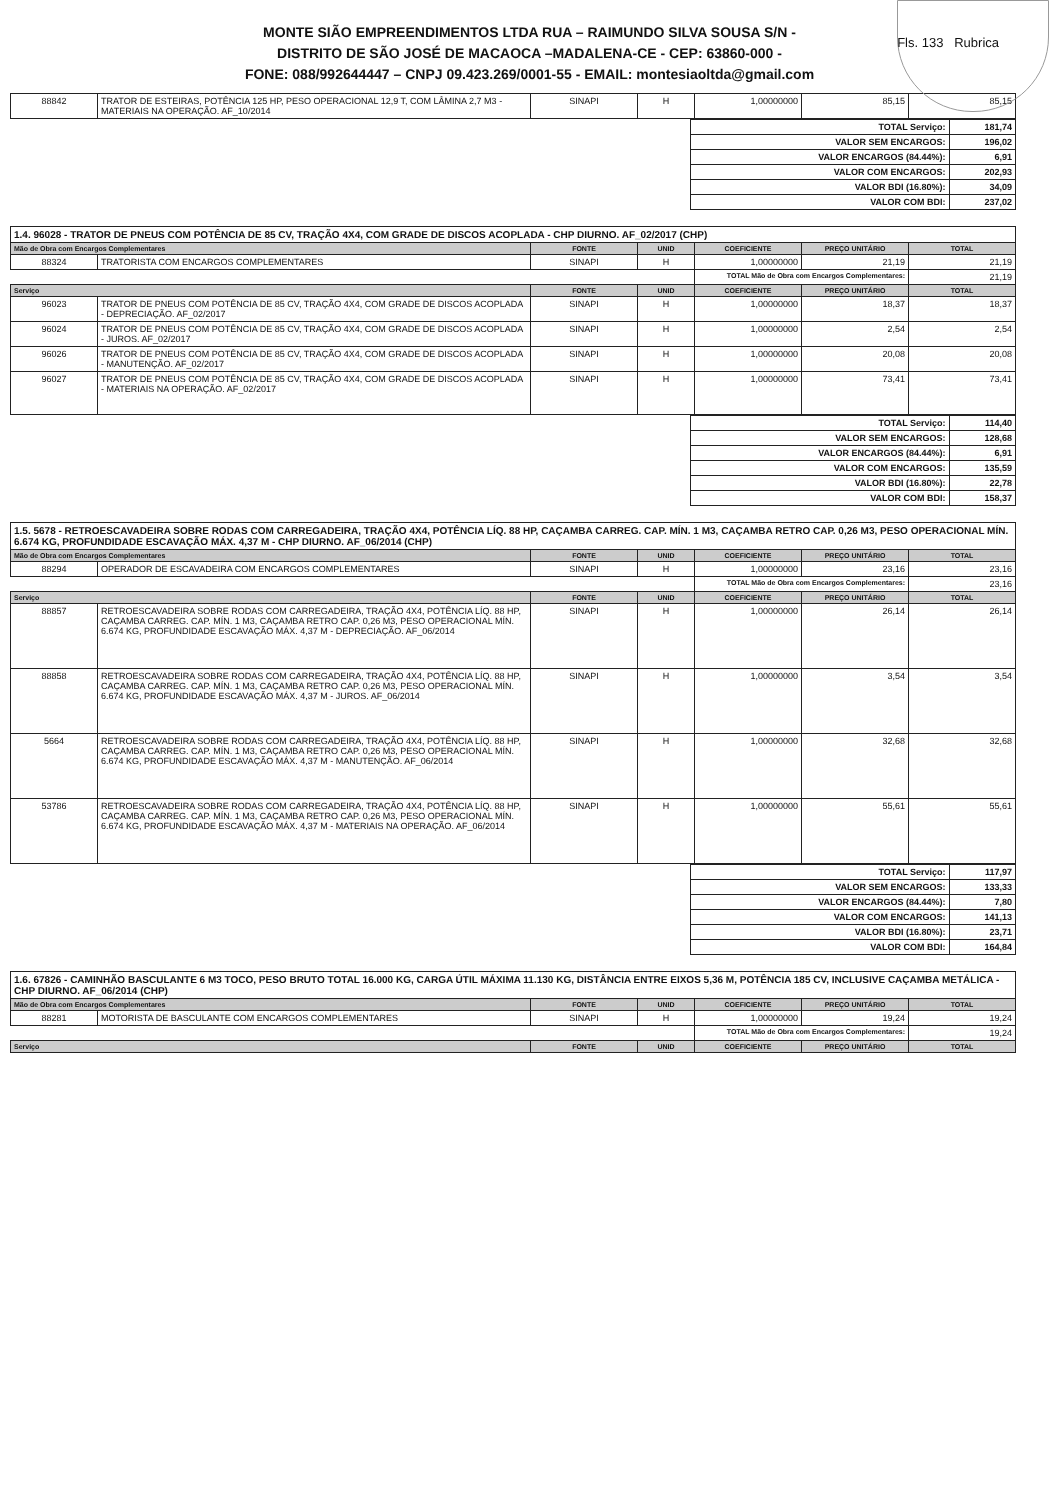MONTE SIÃO EMPREENDIMENTOS LTDA RUA – RAIMUNDO SILVA SOUSA S/N -
DISTRITO DE SÃO JOSÉ DE MACAOCA –MADALENA-CE - CEP: 63860-000 -
FONE: 088/992644447 – CNPJ 09.423.269/0001-55 - EMAIL: montesiaoltda@gmail.com
Fls. 133 Rubrica
| 88842 | TRATOR DE ESTEIRAS, POTÊNCIA 125 HP, PESO OPERACIONAL 12,9 T, COM LÂMINA 2,7 M3 - MATERIAIS NA OPERAÇÃO. AF_10/2014 | SINAPI | H | 1,00000000 | 85,15 | 85,15 |
| TOTAL Serviço: | 181,74 |
| VALOR SEM ENCARGOS: | 196,02 |
| VALOR ENCARGOS (84.44%): | 6,91 |
| VALOR COM ENCARGOS: | 202,93 |
| VALOR BDI (16.80%): | 34,09 |
| VALOR COM BDI: | 237,02 |
| 1.4. 96028 - TRATOR DE PNEUS COM POTÊNCIA DE 85 CV, TRAÇÃO 4X4, COM GRADE DE DISCOS ACOPLADA - CHP DIURNO. AF_02/2017 (CHP) | | | | | | |
| Mão de Obra com Encargos Complementares | | FONTE | UNID | COEFICIENTE | PREÇO UNITÁRIO | TOTAL |
| 88324 | TRATORISTA COM ENCARGOS COMPLEMENTARES | SINAPI | H | 1,00000000 | 21,19 | 21,19 |
| | | | | TOTAL Mão de Obra com Encargos Complementares: | | 21,19 |
| Serviço | | FONTE | UNID | COEFICIENTE | PREÇO UNITÁRIO | TOTAL |
| 96023 | TRATOR DE PNEUS COM POTÊNCIA DE 85 CV, TRAÇÃO 4X4, COM GRADE DE DISCOS ACOPLADA - DEPRECIAÇÃO. AF_02/2017 | SINAPI | H | 1,00000000 | 18,37 | 18,37 |
| 96024 | TRATOR DE PNEUS COM POTÊNCIA DE 85 CV, TRAÇÃO 4X4, COM GRADE DE DISCOS ACOPLADA - JUROS. AF_02/2017 | SINAPI | H | 1,00000000 | 2,54 | 2,54 |
| 96026 | TRATOR DE PNEUS COM POTÊNCIA DE 85 CV, TRAÇÃO 4X4, COM GRADE DE DISCOS ACOPLADA - MANUTENÇÃO. AF_02/2017 | SINAPI | H | 1,00000000 | 20,08 | 20,08 |
| 96027 | TRATOR DE PNEUS COM POTÊNCIA DE 85 CV, TRAÇÃO 4X4, COM GRADE DE DISCOS ACOPLADA - MATERIAIS NA OPERAÇÃO. AF_02/2017 | SINAPI | H | 1,00000000 | 73,41 | 73,41 |
| TOTAL Serviço: | 114,40 |
| VALOR SEM ENCARGOS: | 128,68 |
| VALOR ENCARGOS (84.44%): | 6,91 |
| VALOR COM ENCARGOS: | 135,59 |
| VALOR BDI (16.80%): | 22,78 |
| VALOR COM BDI: | 158,37 |
| 1.5. 5678 - RETROESCAVADEIRA SOBRE RODAS COM CARREGADEIRA, TRAÇÃO 4X4, POTÊNCIA LÍQ. 88 HP, CAÇAMBA CARREG. CAP. MÍN. 1 M3, CAÇAMBA RETRO CAP. 0,26 M3, PESO OPERACIONAL MÍN. 6.674 KG, PROFUNDIDADE ESCAVAÇÃO MÁX. 4,37 M - CHP DIURNO. AF_06/2014 (CHP) | | | | | | |
| Mão de Obra com Encargos Complementares | | FONTE | UNID | COEFICIENTE | PREÇO UNITÁRIO | TOTAL |
| 88294 | OPERADOR DE ESCAVADEIRA COM ENCARGOS COMPLEMENTARES | SINAPI | H | 1,00000000 | 23,16 | 23,16 |
| | | | | TOTAL Mão de Obra com Encargos Complementares: | | 23,16 |
| Serviço | | FONTE | UNID | COEFICIENTE | PREÇO UNITÁRIO | TOTAL |
| 88857 | RETROESCAVADEIRA SOBRE RODAS COM CARREGADEIRA, TRAÇÃO 4X4, POTÊNCIA LÍQ. 88 HP, CAÇAMBA CARREG. CAP. MÍN. 1 M3, CAÇAMBA RETRO CAP. 0,26 M3, PESO OPERACIONAL MÍN. 6.674 KG, PROFUNDIDADE ESCAVAÇÃO MÁX. 4,37 M - DEPRECIAÇÃO. AF_06/2014 | SINAPI | H | 1,00000000 | 26,14 | 26,14 |
| 88858 | RETROESCAVADEIRA SOBRE RODAS COM CARREGADEIRA, TRAÇÃO 4X4, POTÊNCIA LÍQ. 88 HP, CAÇAMBA CARREG. CAP. MÍN. 1 M3, CAÇAMBA RETRO CAP. 0,26 M3, PESO OPERACIONAL MÍN. 6.674 KG, PROFUNDIDADE ESCAVAÇÃO MÁX. 4,37 M - JUROS. AF_06/2014 | SINAPI | H | 1,00000000 | 3,54 | 3,54 |
| 5664 | RETROESCAVADEIRA SOBRE RODAS COM CARREGADEIRA, TRAÇÃO 4X4, POTÊNCIA LÍQ. 88 HP, CAÇAMBA CARREG. CAP. MÍN. 1 M3, CAÇAMBA RETRO CAP. 0,26 M3, PESO OPERACIONAL MÍN. 6.674 KG, PROFUNDIDADE ESCAVAÇÃO MÁX. 4,37 M - MANUTENÇÃO. AF_06/2014 | SINAPI | H | 1,00000000 | 32,68 | 32,68 |
| 53786 | RETROESCAVADEIRA SOBRE RODAS COM CARREGADEIRA, TRAÇÃO 4X4, POTÊNCIA LÍQ. 88 HP, CAÇAMBA CARREG. CAP. MÍN. 1 M3, CAÇAMBA RETRO CAP. 0,26 M3, PESO OPERACIONAL MÍN. 6.674 KG, PROFUNDIDADE ESCAVAÇÃO MÁX. 4,37 M - MATERIAIS NA OPERAÇÃO. AF_06/2014 | SINAPI | H | 1,00000000 | 55,61 | 55,61 |
| TOTAL Serviço: | 117,97 |
| VALOR SEM ENCARGOS: | 133,33 |
| VALOR ENCARGOS (84.44%): | 7,80 |
| VALOR COM ENCARGOS: | 141,13 |
| VALOR BDI (16.80%): | 23,71 |
| VALOR COM BDI: | 164,84 |
| 1.6. 67826 - CAMINHÃO BASCULANTE 6 M3 TOCO, PESO BRUTO TOTAL 16.000 KG, CARGA ÚTIL MÁXIMA 11.130 KG, DISTÂNCIA ENTRE EIXOS 5,36 M, POTÊNCIA 185 CV, INCLUSIVE CAÇAMBA METÁLICA - CHP DIURNO. AF_06/2014 (CHP) | | | | | | |
| Mão de Obra com Encargos Complementares | | FONTE | UNID | COEFICIENTE | PREÇO UNITÁRIO | TOTAL |
| 88281 | MOTORISTA DE BASCULANTE COM ENCARGOS COMPLEMENTARES | SINAPI | H | 1,00000000 | 19,24 | 19,24 |
| | | | | TOTAL Mão de Obra com Encargos Complementares: | | 19,24 |
| Serviço | | FONTE | UNID | COEFICIENTE | PREÇO UNITÁRIO | TOTAL |